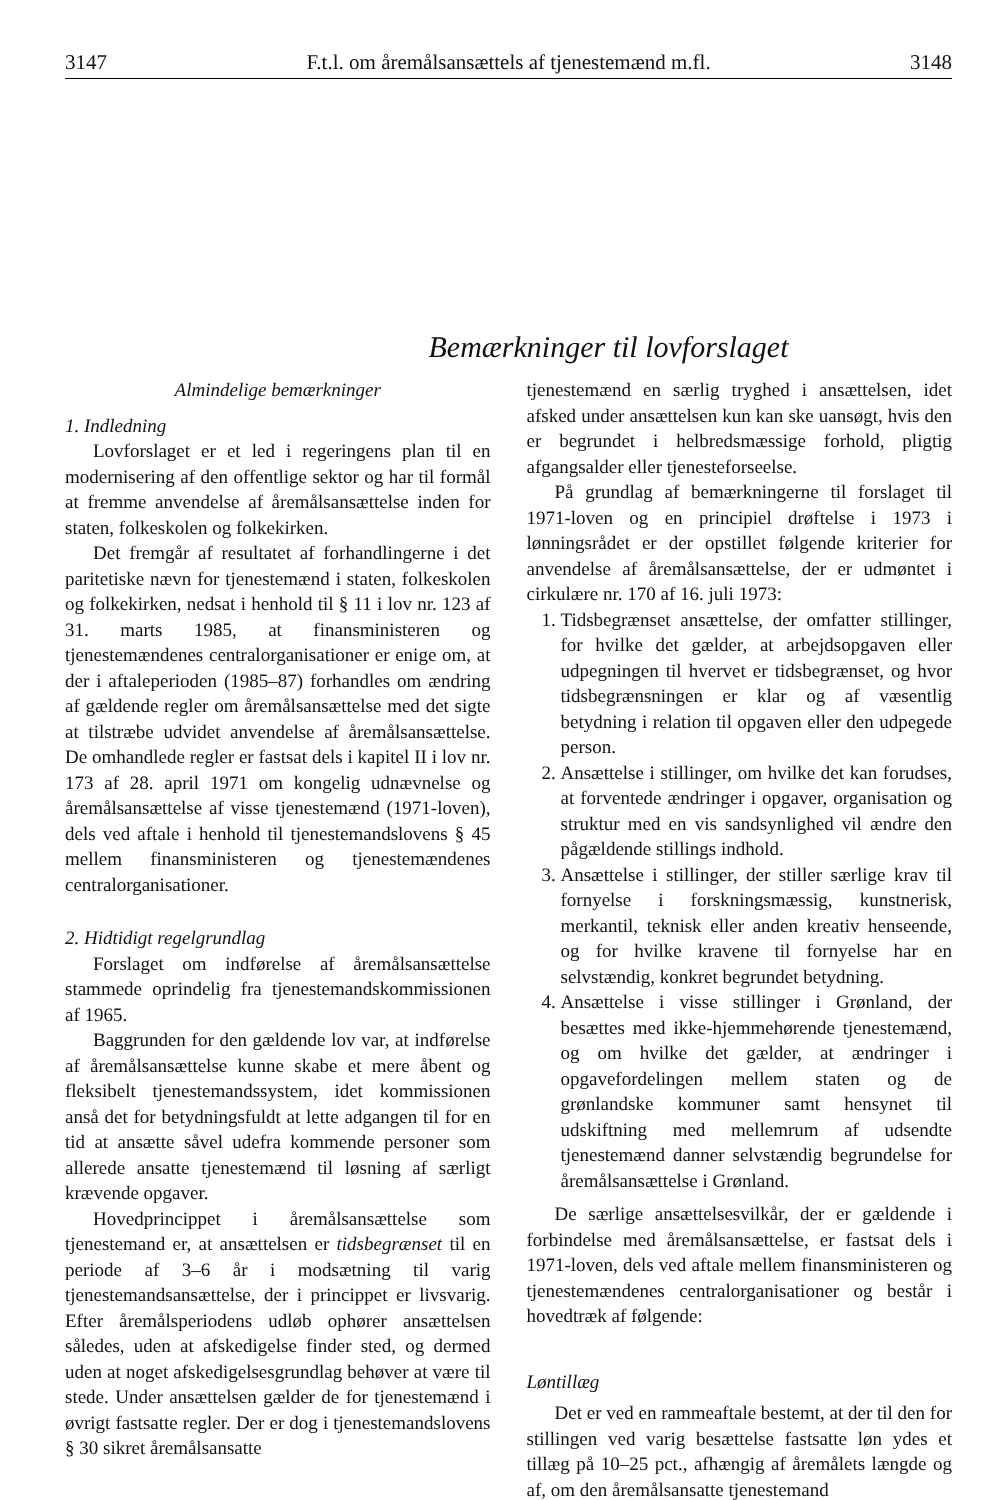3147 F.t.l. om åremålsansættels af tjenestemænd m.fl. 3148
Bemærkninger til lovforslaget
Almindelige bemærkninger
1. Indledning
Lovforslaget er et led i regeringens plan til en modernisering af den offentlige sektor og har til formål at fremme anvendelse af åremålsansættelse inden for staten, folkeskolen og folkekirken.
Det fremgår af resultatet af forhandlingerne i det paritetiske nævn for tjenestemænd i staten, folkeskolen og folkekirken, nedsat i henhold til § 11 i lov nr. 123 af 31. marts 1985, at finansministeren og tjenestemændenes centralorganisationer er enige om, at der i aftaleperioden (1985–87) forhandles om ændring af gældende regler om åremålsansættelse med det sigte at tilstræbe udvidet anvendelse af åremålsansættelse. De omhandlede regler er fastsat dels i kapitel II i lov nr. 173 af 28. april 1971 om kongelig udnævnelse og åremålsansættelse af visse tjenestemænd (1971-loven), dels ved aftale i henhold til tjenestemandslovens § 45 mellem finansministeren og tjenestemændenes centralorganisationer.
2. Hidtidigt regelgrundlag
Forslaget om indførelse af åremålsansættelse stammede oprindelig fra tjenestemandskommissionen af 1965.
Baggrunden for den gældende lov var, at indførelse af åremålsansættelse kunne skabe et mere åbent og fleksibelt tjenestemandssystem, idet kommissionen anså det for betydningsfuldt at lette adgangen til for en tid at ansætte såvel udefra kommende personer som allerede ansatte tjenestemænd til løsning af særligt krævende opgaver.
Hovedprincippet i åremålsansættelse som tjenestemand er, at ansættelsen er tidsbegrænset til en periode af 3–6 år i modsætning til varig tjenestemandsansættelse, der i princippet er livsvarig. Efter åremålsperiodens udløb ophører ansættelsen således, uden at afskedigelse finder sted, og dermed uden at noget afskedigelsesgrundlag behøver at være til stede. Under ansættelsen gælder de for tjenestemænd i øvrigt fastsatte regler. Der er dog i tjenestemandslovens § 30 sikret åremålsansatte
tjenestemænd en særlig tryghed i ansættelsen, idet afsked under ansættelsen kun kan ske uansøgt, hvis den er begrundet i helbredsmæssige forhold, pligtig afgangsalder eller tjenesteforseelse.
På grundlag af bemærkningerne til forslaget til 1971-loven og en principiel drøftelse i 1973 i lønningsrådet er der opstillet følgende kriterier for anvendelse af åremålsansættelse, der er udmøntet i cirkulære nr. 170 af 16. juli 1973:
1. Tidsbegrænset ansættelse, der omfatter stillinger, for hvilke det gælder, at arbejdsopgaven eller udpegningen til hvervet er tidsbegrænset, og hvor tidsbegrænsningen er klar og af væsentlig betydning i relation til opgaven eller den udpegede person.
2. Ansættelse i stillinger, om hvilke det kan forudses, at forventede ændringer i opgaver, organisation og struktur med en vis sandsynlighed vil ændre den pågældende stillings indhold.
3. Ansættelse i stillinger, der stiller særlige krav til fornyelse i forskningsmæssig, kunstnerisk, merkantil, teknisk eller anden kreativ henseende, og for hvilke kravene til fornyelse har en selvstændig, konkret begrundet betydning.
4. Ansættelse i visse stillinger i Grønland, der besættes med ikke-hjemmehørende tjenestemænd, og om hvilke det gælder, at ændringer i opgavefordelingen mellem staten og de grønlandske kommuner samt hensynet til udskiftning med mellemrum af udsendte tjenestemænd danner selvstændig begrundelse for åremålsansættelse i Grønland.
De særlige ansættelsesvilkår, der er gældende i forbindelse med åremålsansættelse, er fastsat dels i 1971-loven, dels ved aftale mellem finansministeren og tjenestemændenes centralorganisationer og består i hovedtræk af følgende:
Løntillæg
Det er ved en rammeaftale bestemt, at der til den for stillingen ved varig besættelse fastsatte løn ydes et tillæg på 10–25 pct., afhængig af åremålets længde og af, om den åremålsansatte tjenestemand